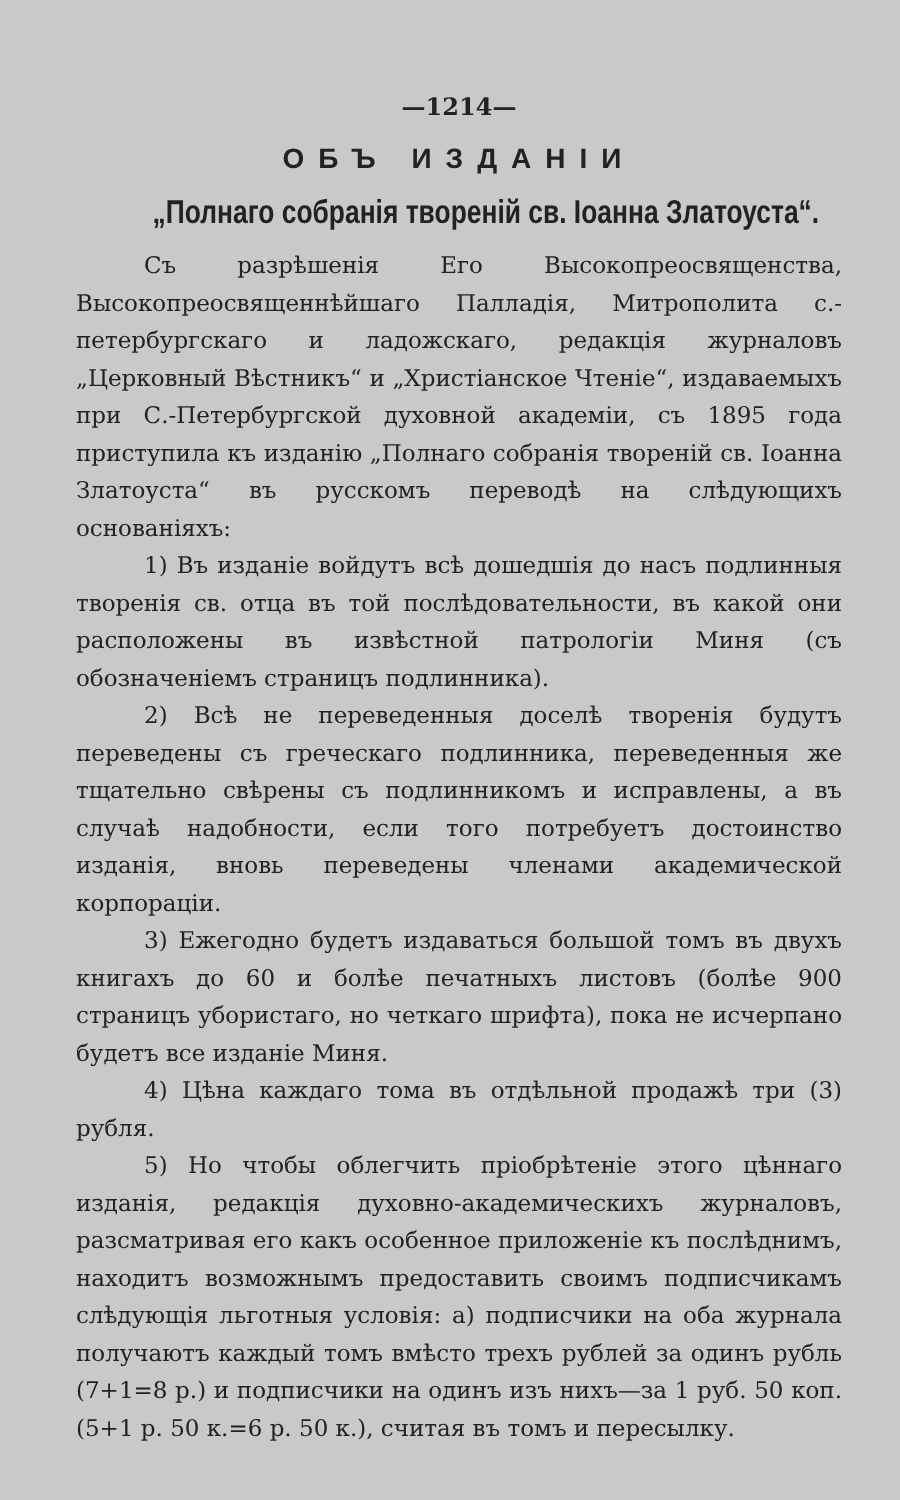—1214—
ОБЪ ИЗДАНІИ
„Полнаго собранія твореній св. Іоанна Златоуста“.
Съ разрѣшенія Его Высокопреосвященства, Высокопреосвященнѣйшаго Палладія, Митрополита с.-петербургскаго и ладожскаго, редакція журналовъ „Церковный Вѣстникъ“ и „Христіанское Чтеніе“, издаваемыхъ при С.-Петербургской духовной академіи, съ 1895 года приступила къ изданію „Полнаго собранія твореній св. Іоанна Златоуста“ въ русскомъ переводѣ на слѣдующихъ основаніяхъ:
1) Въ изданіе войдутъ всѣ дошедшія до насъ подлинныя творенія св. отца въ той послѣдовательности, въ какой они расположены въ извѣстной патрологіи Миня (съ обозначеніемъ страницъ подлинника).
2) Всѣ не переведенныя доселѣ творенія будутъ переведены съ греческаго подлинника, переведенныя же тщательно свѣрены съ подлинникомъ и исправлены, а въ случаѣ надобности, если того потребуетъ достоинство изданія, вновь переведены членами академической корпораціи.
3) Ежегодно будетъ издаваться большой томъ въ двухъ книгахъ до 60 и болѣе печатныхъ листовъ (болѣе 900 страницъ убористаго, но четкаго шрифта), пока не исчерпано будетъ все изданіе Миня.
4) Цѣна каждаго тома въ отдѣльной продажѣ три (3) рубля.
5) Но чтобы облегчить пріобрѣтеніе этого цѣннаго изданія, редакція духовно-академическихъ журналовъ, разсматривая его какъ особенное приложеніе къ послѣднимъ, находитъ возможнымъ предоставить своимъ подписчикамъ слѣдующія льготныя условія: а) подписчики на оба журнала получаютъ каждый томъ вмѣсто трехъ рублей за одинъ рубль (7+1=8 р.) и подписчики на одинъ изъ нихъ—за 1 руб. 50 коп. (5+1 р. 50 к.=6 р. 50 к.), считая въ томъ и пересылку.